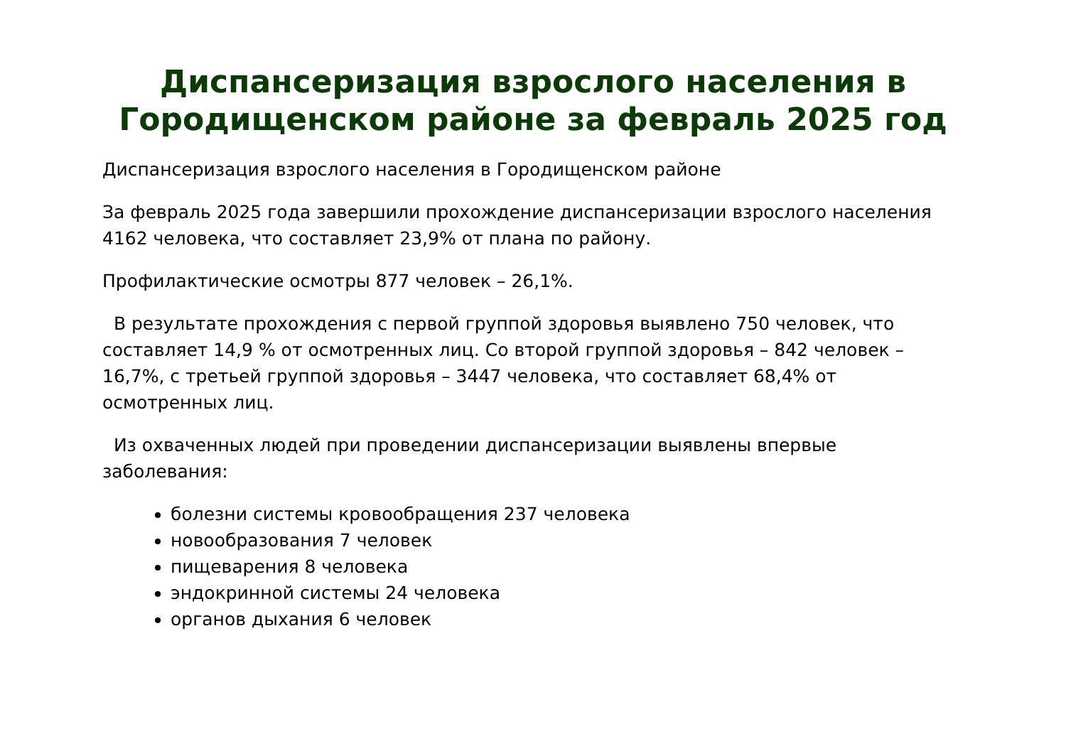Диспансеризация взрослого населения в Городищенском районе за февраль 2025 год
Диспансеризация взрослого населения в Городищенском районе
За февраль 2025 года завершили прохождение диспансеризации взрослого населения 4162 человека, что составляет 23,9% от плана по району.
Профилактические осмотры 877 человек – 26,1%.
В результате прохождения с первой группой здоровья выявлено 750 человек, что составляет 14,9 % от осмотренных лиц. Со второй группой здоровья – 842 человек – 16,7%, с третьей группой здоровья – 3447 человека, что составляет 68,4% от осмотренных лиц.
Из охваченных людей при проведении диспансеризации выявлены впервые заболевания:
болезни системы кровообращения 237 человека
новообразования 7 человек
пищеварения 8 человека
эндокринной системы 24 человека
органов дыхания 6 человек